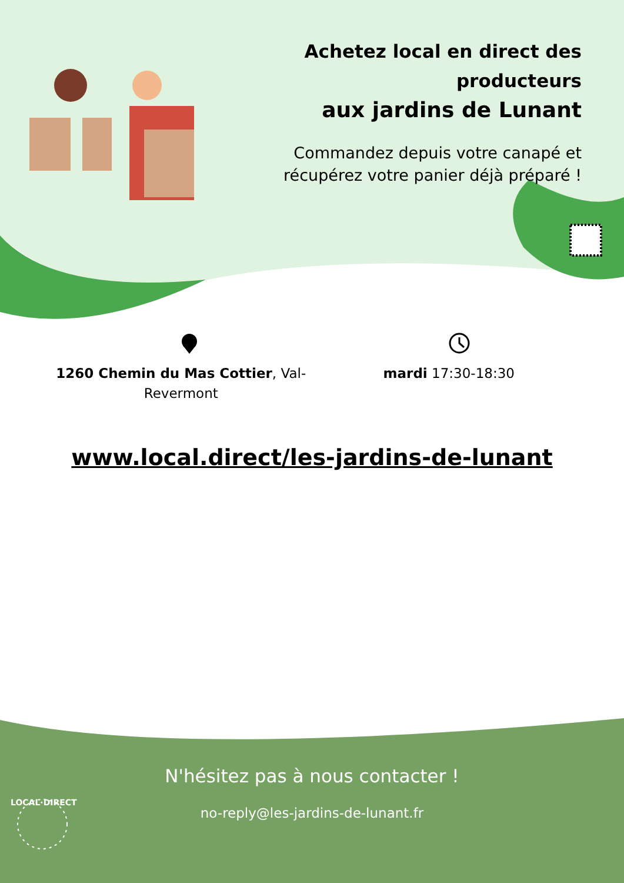Achetez local en direct des producteurs
aux jardins de Lunant
Commandez depuis votre canapé et récupérez votre panier déjà préparé !
1260 Chemin du Mas Cottier, Val-
Revermont
mardi 17:30-18:30
www.local.direct/les-jardins-de-lunant
N'hésitez pas à nous contacter !
no-reply@les-jardins-de-lunant.fr
LOCAL·DIRECT